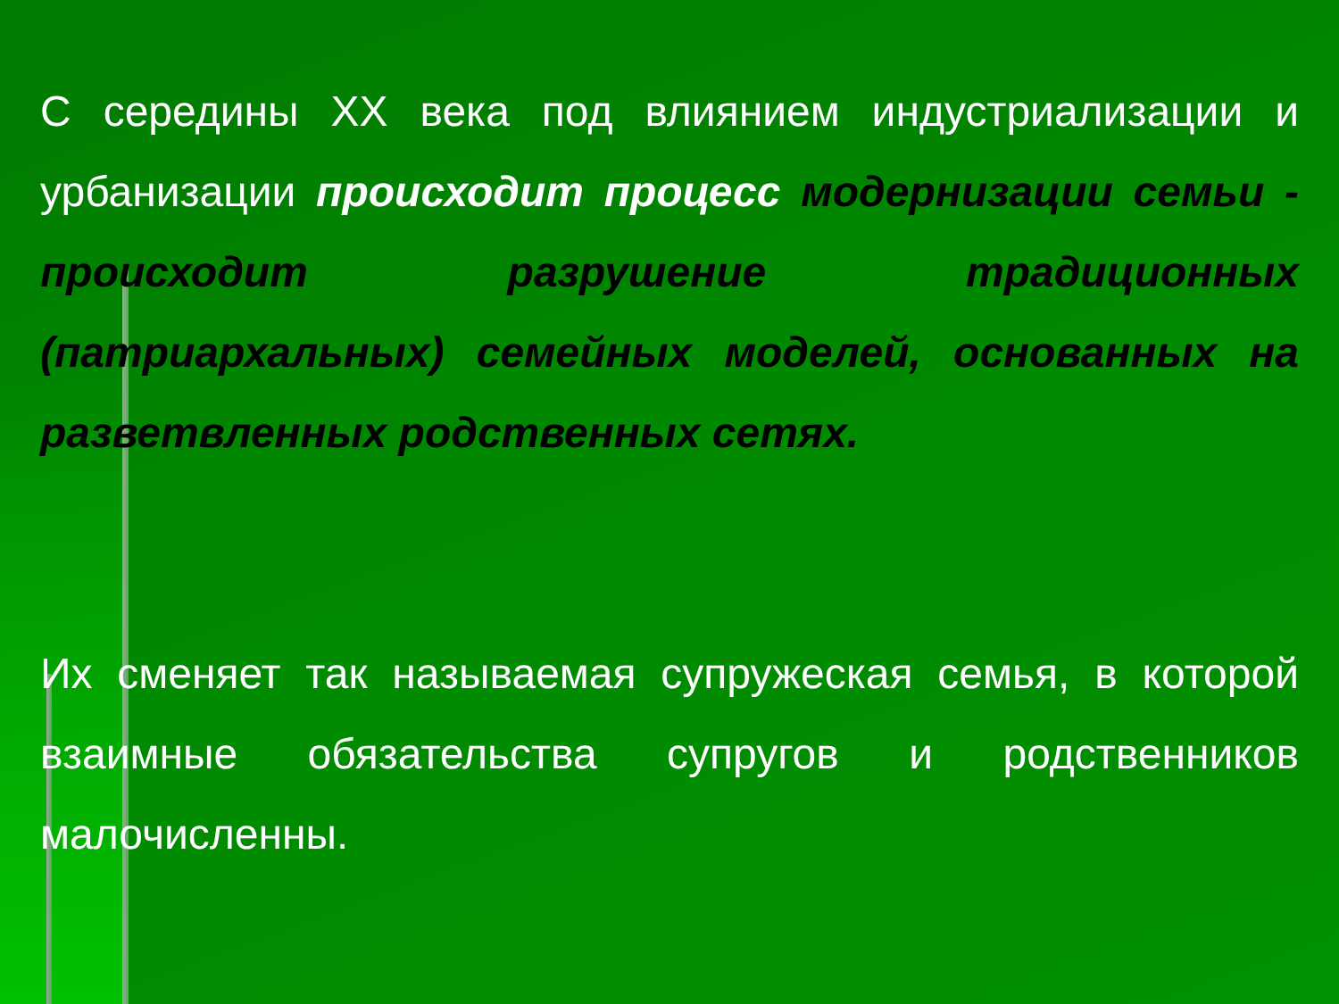С середины XX века под влиянием индустриализации и урбанизации происходит процесс модернизации семьи - происходит разрушение традиционных (патриархальных) семейных моделей, основанных на разветвленных родственных сетях.
Их сменяет так называемая супружеская семья, в которой взаимные обязательства супругов и родственников малочисленны.